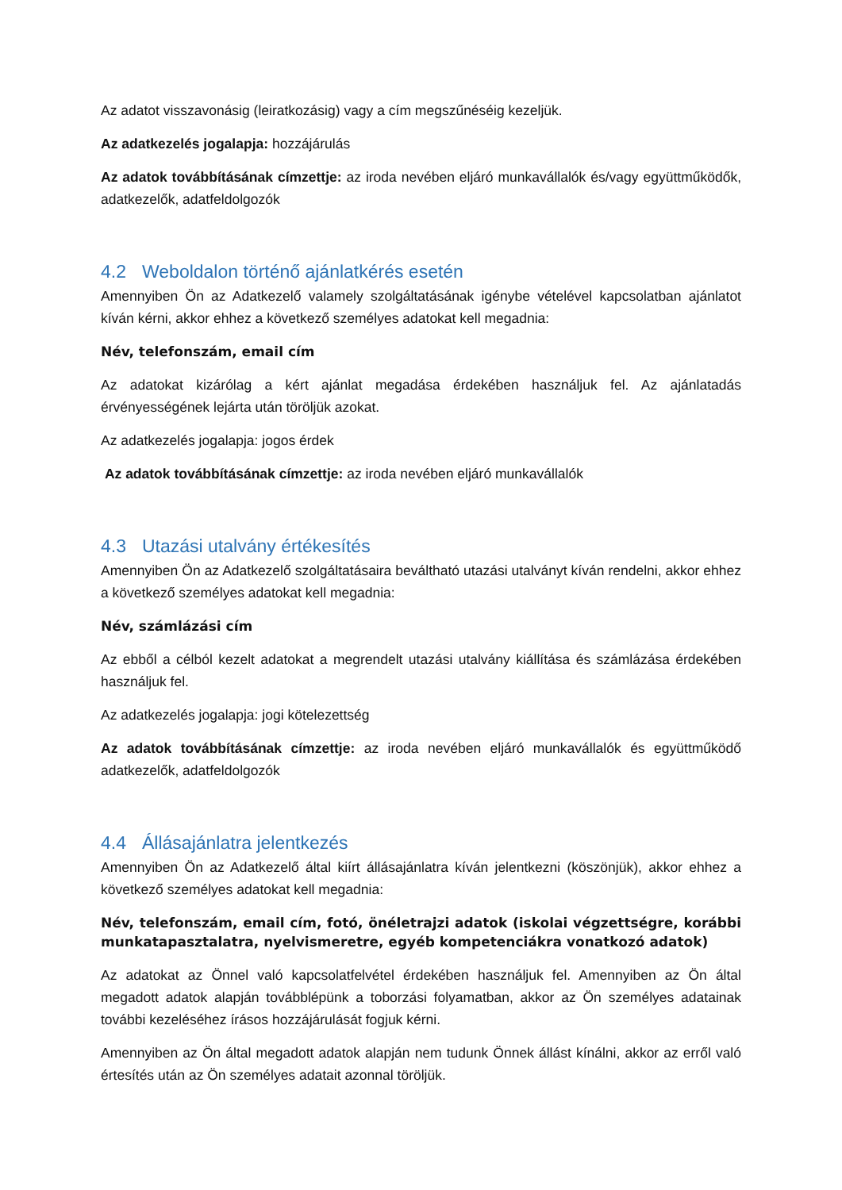Az adatot visszavonásig (leiratkozásig) vagy a cím megszűnéséig kezeljük.
Az adatkezelés jogalapja: hozzájárulás
Az adatok továbbításának címzettje: az iroda nevében eljáró munkavállalók és/vagy együttműködők, adatkezelők, adatfeldolgozók
4.2 Weboldalon történő ajánlatkérés esetén
Amennyiben Ön az Adatkezelő valamely szolgáltatásának igénybe vételével kapcsolatban ajánlatot kíván kérni, akkor ehhez a következő személyes adatokat kell megadnia:
Név, telefonszám, email cím
Az adatokat kizárólag a kért ajánlat megadása érdekében használjuk fel. Az ajánlatadás érvényességének lejárta után töröljük azokat.
Az adatkezelés jogalapja: jogos érdek
Az adatok továbbításának címzettje: az iroda nevében eljáró munkavállalók
4.3 Utazási utalvány értékesítés
Amennyiben Ön az Adatkezelő szolgáltatásaira beváltható utazási utalványt kíván rendelni, akkor ehhez a következő személyes adatokat kell megadnia:
Név, számlázási cím
Az ebből a célból kezelt adatokat a megrendelt utazási utalvány kiállítása és számlázása érdekében használjuk fel.
Az adatkezelés jogalapja: jogi kötelezettség
Az adatok továbbításának címzettje: az iroda nevében eljáró munkavállalók és együttműködő adatkezelők, adatfeldolgozók
4.4 Állásajánlatra jelentkezés
Amennyiben Ön az Adatkezelő által kiírt állásajánlatra kíván jelentkezni (köszönjük), akkor ehhez a következő személyes adatokat kell megadnia:
Név, telefonszám, email cím, fotó, önéletrajzi adatok (iskolai végzettségre, korábbi munkatapasztalatra, nyelvismeretre, egyéb kompetenciákra vonatkozó adatok)
Az adatokat az Önnel való kapcsolatfelvétel érdekében használjuk fel. Amennyiben az Ön által megadott adatok alapján továbblépünk a toborzási folyamatban, akkor az Ön személyes adatainak további kezeléséhez írásos hozzájárulását fogjuk kérni.
Amennyiben az Ön által megadott adatok alapján nem tudunk Önnek állást kínálni, akkor az erről való értesítés után az Ön személyes adatait azonnal töröljük.